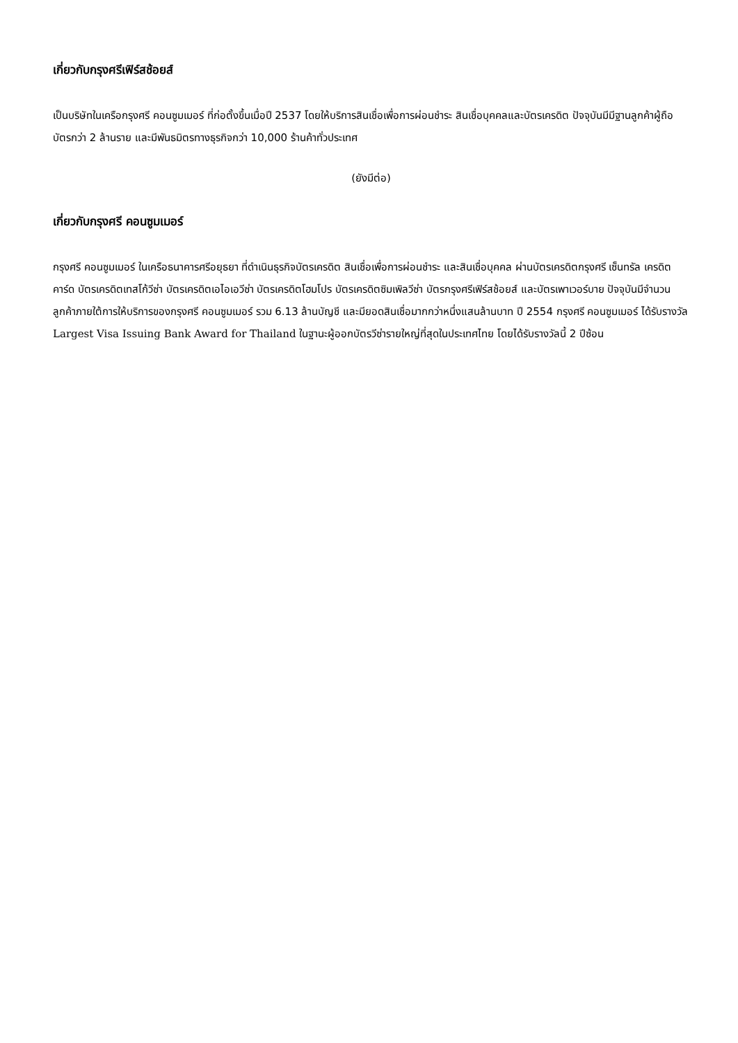เกี่ยวกับกรุงศรีเฟิร์สช้อยส์
เป็นบริษัทในเครือกรุงศรี คอนซูมเมอร์ ที่ก่อตั้งขึ้นเมื่อปี 2537 โดยให้บริการสินเชื่อเพื่อการผ่อนชำระ สินเชื่อบุคคลและบัตรเครดิต ปัจจุบันมีมีฐานลูกค้าผู้ถือบัตรกว่า 2 ล้านราย และมีพันธมิตรทางธุรกิจกว่า 10,000 ร้านค้าทั่วประเทศ
(ยังมีต่อ)
เกี่ยวกับกรุงศรี คอนซูมเมอร์
กรุงศรี คอนซูมเมอร์ ในเครือธนาคารศรีอยุธยา ที่ดำเนินธุรกิจบัตรเครดิต สินเชื่อเพื่อการผ่อนชำระ และสินเชื่อบุคคล ผ่านบัตรเครดิตกรุงศรี เซ็นทรัล เครดิตคาร์ด บัตรเครดิตเทสโก้วีซ่า บัตรเครดิตเอไอเอวีซ่า บัตรเครดิตโฮมโปร บัตรเครดิตซิมเพิลวีซ่า บัตรกรุงศรีเฟิร์สช้อยส์ และบัตรเพาเวอร์บาย ปัจจุบันมีจำนวนลูกค้าภายใต้การให้บริการของกรุงศรี คอนซูมเมอร์ รวม 6.13 ล้านบัญชี และมียอดสินเชื่อมากกว่าหนึ่งแสนล้านบาท ปี 2554 กรุงศรี คอนซูมเมอร์ ได้รับรางวัล Largest Visa Issuing Bank Award for Thailand ในฐานะผู้ออกบัตรวีซ่ารายใหญ่ที่สุดในประเทศไทย โดยได้รับรางวัลนี้ 2 ปีซ้อน